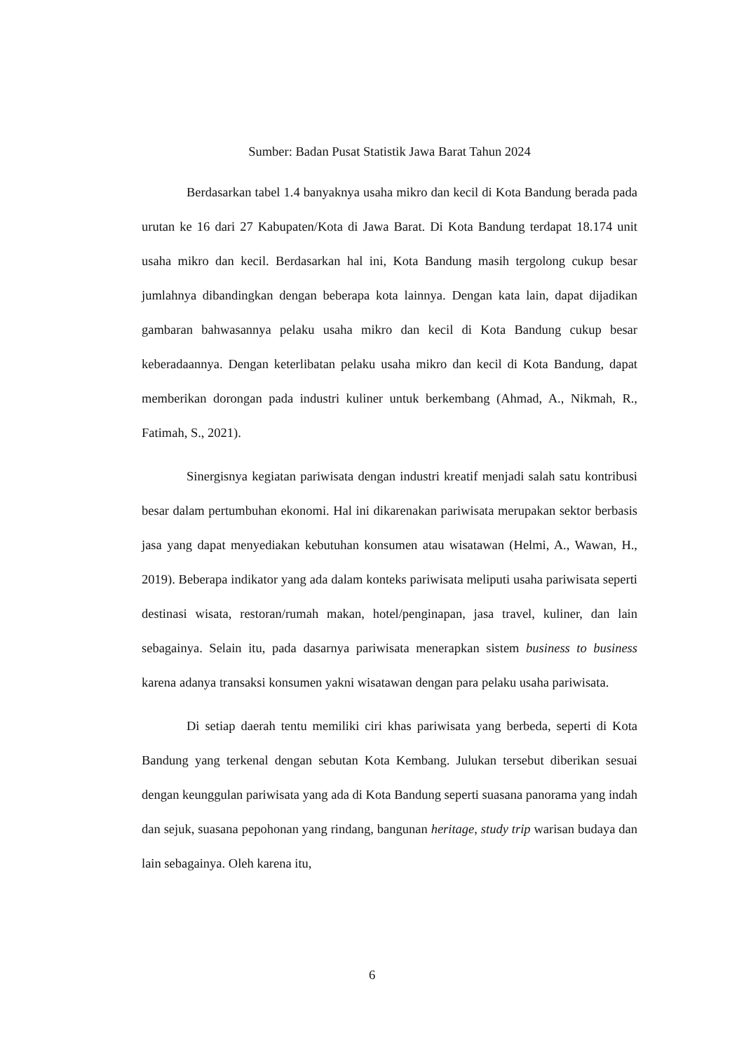Sumber: Badan Pusat Statistik Jawa Barat Tahun 2024
Berdasarkan tabel 1.4 banyaknya usaha mikro dan kecil di Kota Bandung berada pada urutan ke 16 dari 27 Kabupaten/Kota di Jawa Barat. Di Kota Bandung terdapat 18.174 unit usaha mikro dan kecil. Berdasarkan hal ini, Kota Bandung masih tergolong cukup besar jumlahnya dibandingkan dengan beberapa kota lainnya. Dengan kata lain, dapat dijadikan gambaran bahwasannya pelaku usaha mikro dan kecil di Kota Bandung cukup besar keberadaannya. Dengan keterlibatan pelaku usaha mikro dan kecil di Kota Bandung, dapat memberikan dorongan pada industri kuliner untuk berkembang (Ahmad, A., Nikmah, R., Fatimah, S., 2021).
Sinergisnya kegiatan pariwisata dengan industri kreatif menjadi salah satu kontribusi besar dalam pertumbuhan ekonomi. Hal ini dikarenakan pariwisata merupakan sektor berbasis jasa yang dapat menyediakan kebutuhan konsumen atau wisatawan (Helmi, A., Wawan, H., 2019). Beberapa indikator yang ada dalam konteks pariwisata meliputi usaha pariwisata seperti destinasi wisata, restoran/rumah makan, hotel/penginapan, jasa travel, kuliner, dan lain sebagainya. Selain itu, pada dasarnya pariwisata menerapkan sistem business to business karena adanya transaksi konsumen yakni wisatawan dengan para pelaku usaha pariwisata.
Di setiap daerah tentu memiliki ciri khas pariwisata yang berbeda, seperti di Kota Bandung yang terkenal dengan sebutan Kota Kembang. Julukan tersebut diberikan sesuai dengan keunggulan pariwisata yang ada di Kota Bandung seperti suasana panorama yang indah dan sejuk, suasana pepohonan yang rindang, bangunan heritage, study trip warisan budaya dan lain sebagainya. Oleh karena itu,
6